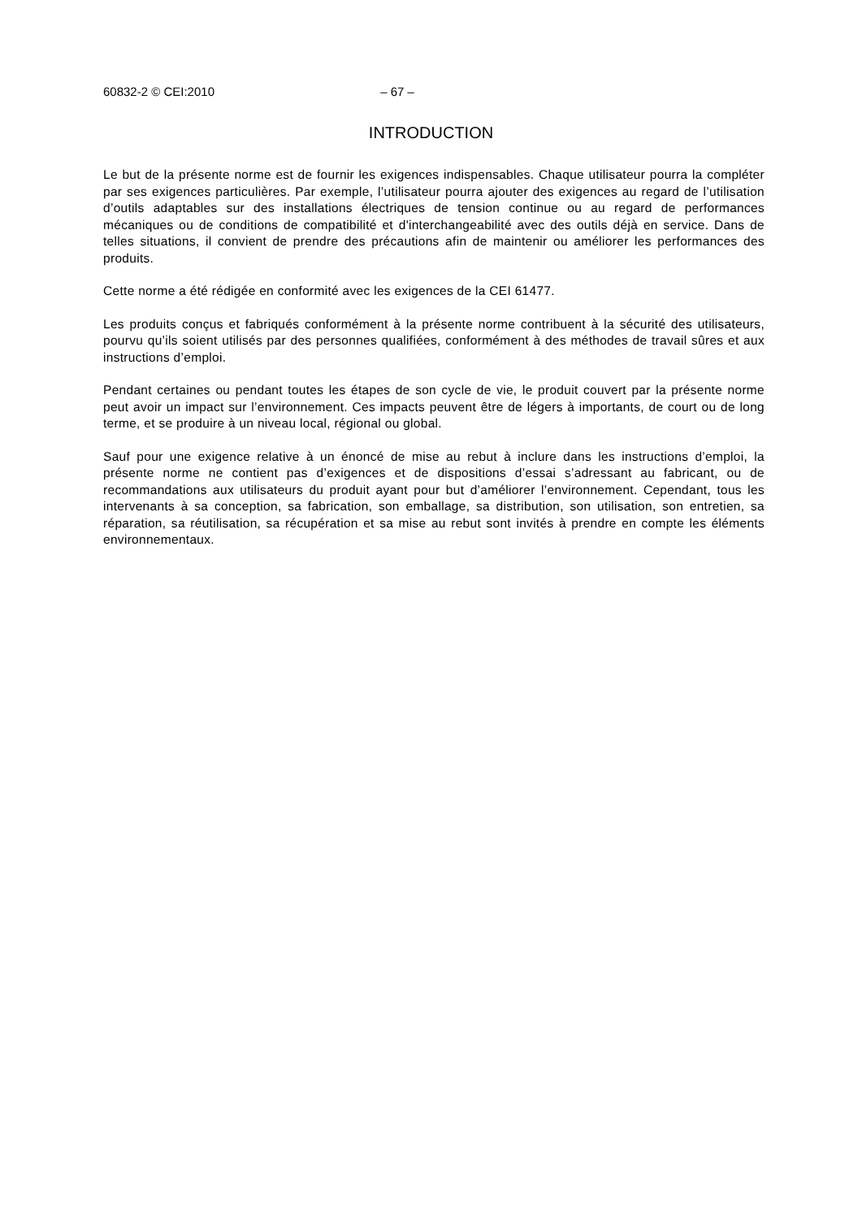60832-2 © CEI:2010 – 67 –
INTRODUCTION
Le but de la présente norme est de fournir les exigences indispensables. Chaque utilisateur pourra la compléter par ses exigences particulières. Par exemple, l’utilisateur pourra ajouter des exigences au regard de l’utilisation d’outils adaptables sur des installations électriques de tension continue ou au regard de performances mécaniques ou de conditions de compatibilité et d'interchangeabilité avec des outils déjà en service. Dans de telles situations, il convient de prendre des précautions afin de maintenir ou améliorer les performances des produits.
Cette norme a été rédigée en conformité avec les exigences de la CEI 61477.
Les produits conçus et fabriqués conformément à la présente norme contribuent à la sécurité des utilisateurs, pourvu qu’ils soient utilisés par des personnes qualifiées, conformément à des méthodes de travail sûres et aux instructions d’emploi.
Pendant certaines ou pendant toutes les étapes de son cycle de vie, le produit couvert par la présente norme peut avoir un impact sur l’environnement. Ces impacts peuvent être de légers à importants, de court ou de long terme, et se produire à un niveau local, régional ou global.
Sauf pour une exigence relative à un énoncé de mise au rebut à inclure dans les instructions d’emploi, la présente norme ne contient pas d’exigences et de dispositions d’essai s’adressant au fabricant, ou de recommandations aux utilisateurs du produit ayant pour but d’améliorer l’environnement. Cependant, tous les intervenants à sa conception, sa fabrication, son emballage, sa distribution, son utilisation, son entretien, sa réparation, sa réutilisation, sa récupération et sa mise au rebut sont invités à prendre en compte les éléments environnementaux.